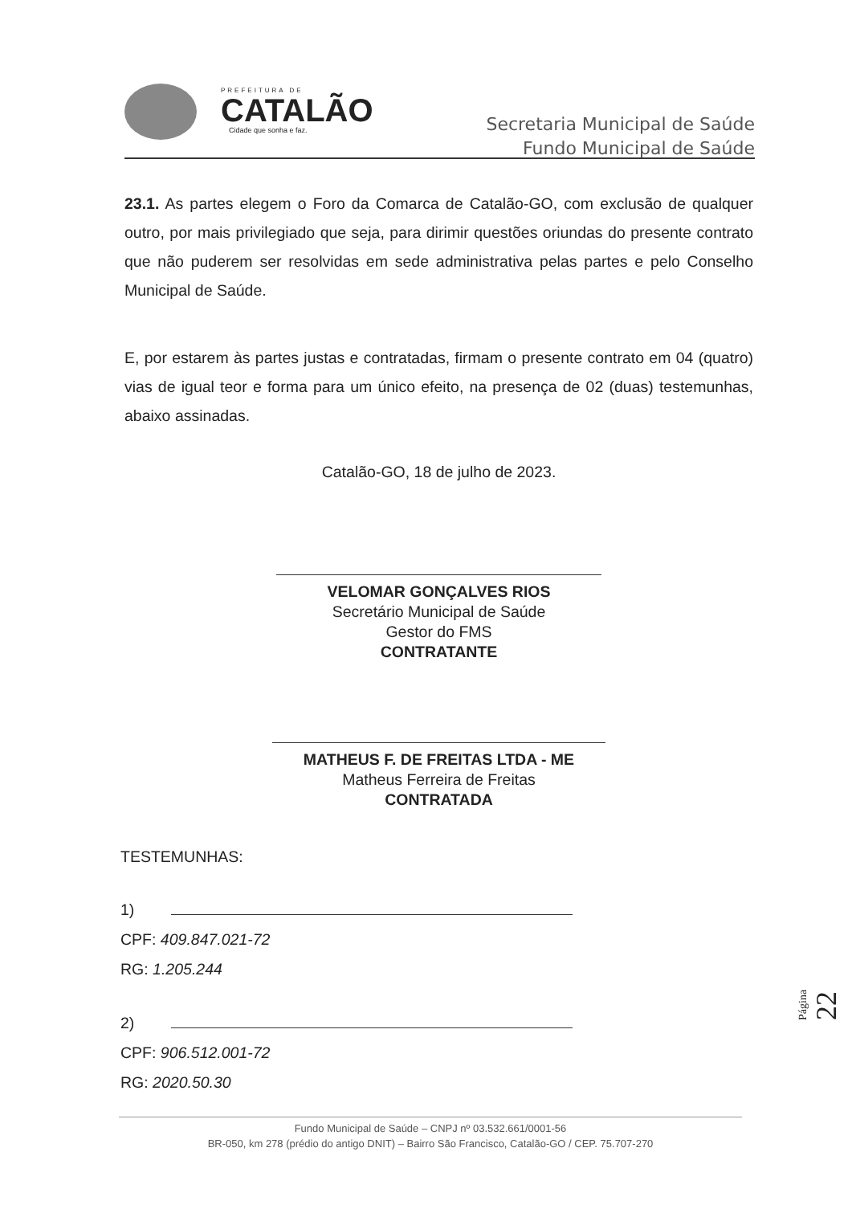PREFEITURA DE
CATALÃO
Cidade que sonha e faz.
Secretaria Municipal de Saúde
Fundo Municipal de Saúde
23.1. As partes elegem o Foro da Comarca de Catalão-GO, com exclusão de qualquer outro, por mais privilegiado que seja, para dirimir questões oriundas do presente contrato que não puderem ser resolvidas em sede administrativa pelas partes e pelo Conselho Municipal de Saúde.
E, por estarem às partes justas e contratadas, firmam o presente contrato em 04 (quatro) vias de igual teor e forma para um único efeito, na presença de 02 (duas) testemunhas, abaixo assinadas.
Catalão-GO, 18 de julho de 2023.
VELOMAR GONÇALVES RIOS
Secretário Municipal de Saúde
Gestor do FMS
CONTRATANTE
MATHEUS F. DE FREITAS LTDA - ME
Matheus Ferreira de Freitas
CONTRATADA
TESTEMUNHAS:
1)
CPF: 409.847.021-72
RG: 1.205.244
2)
CPF: 906.512.001-72
RG: 2020.50.30
Página 22
Fundo Municipal de Saúde – CNPJ nº 03.532.661/0001-56
BR-050, km 278 (prédio do antigo DNIT) – Bairro São Francisco, Catalão-GO / CEP. 75.707-270